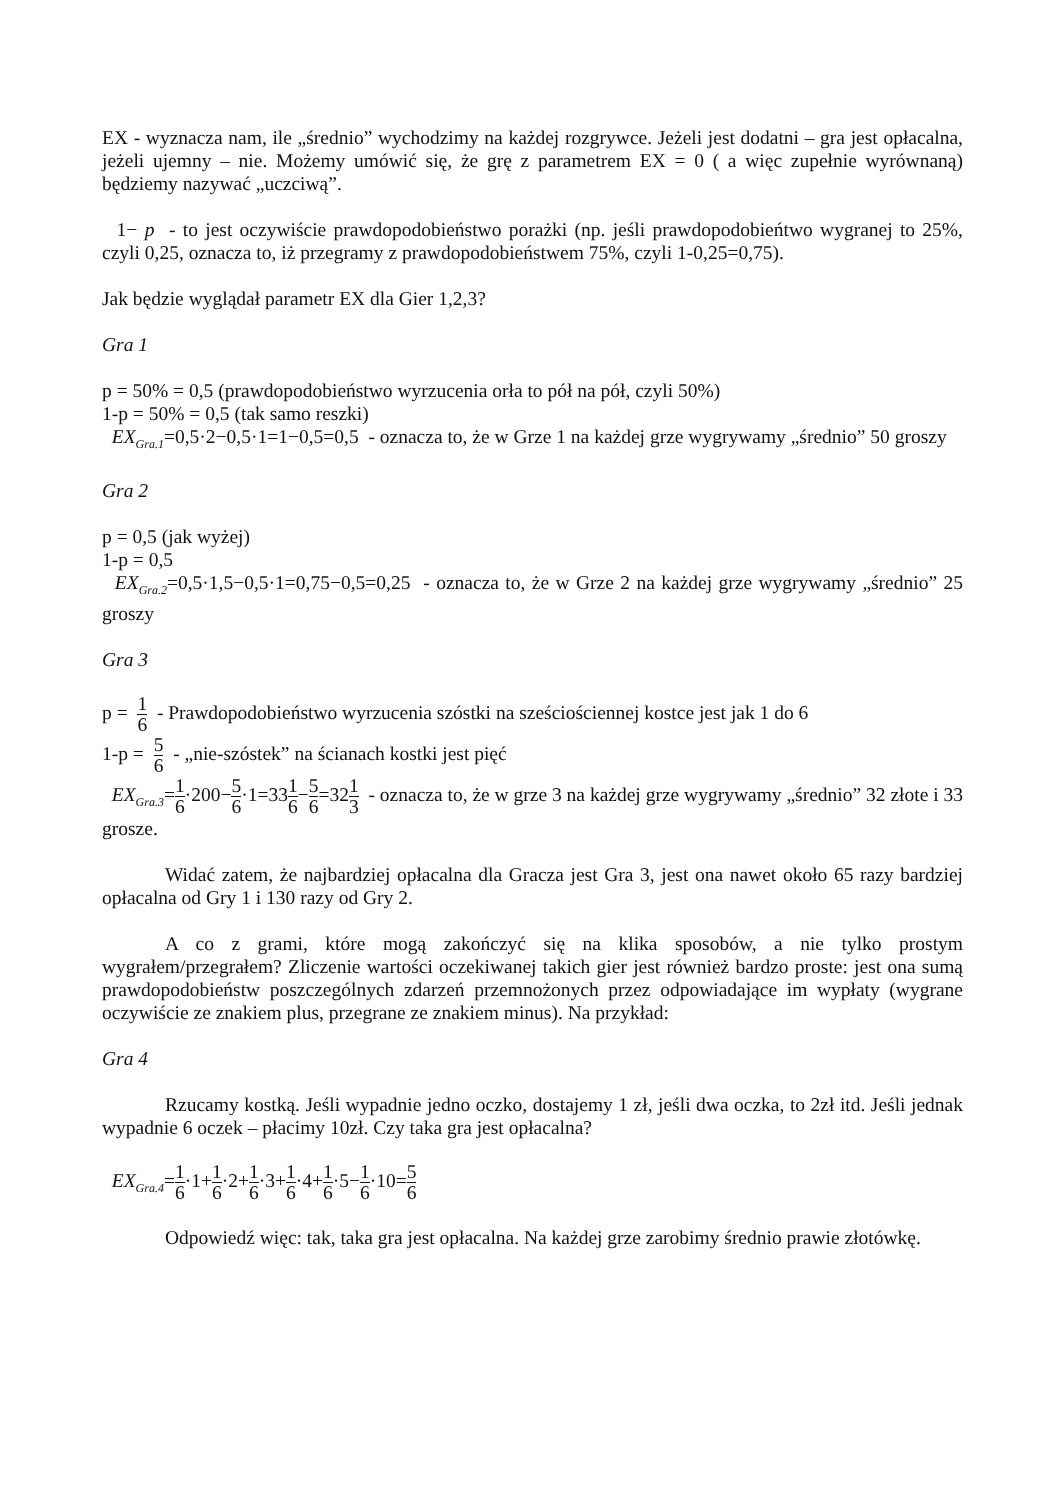EX - wyznacza nam, ile „średnio” wychodzimy na każdej rozgrywce. Jeżeli jest dodatni – gra jest opłacalna, jeżeli ujemny – nie. Możemy umówić się, że grę z parametrem EX = 0 ( a więc zupełnie wyrównaną) będziemy nazywać „uczciwą”.
1− p - to jest oczywiście prawdopodobieństwo porażki (np. jeśli prawdopodobieńtwo wygranej to 25%, czyli 0,25, oznacza to, iż przegramy z prawdopodobieństwem 75%, czyli 1-0,25=0,75).
Jak będzie wyglądał parametr EX dla Gier 1,2,3?
Gra 1
p = 50% = 0,5 (prawdopodobieństwo wyrzucenia orła to pół na pół, czyli 50%)
1-p = 50% = 0,5 (tak samo reszki)
EX<sub>Gra.1</sub>=0,5·2−0,5·1=1−0,5=0,5 - oznacza to, że w Grze 1 na każdej grze wygrywamy „średnio” 50 groszy
Gra 2
p = 0,5 (jak wyżej)
1-p = 0,5
EX<sub>Gra.2</sub>=0,5·1,5−0,5·1=0,75−0,5=0,25 - oznacza to, że w Grze 2 na każdej grze wygrywamy „średnio” 25 groszy
Gra 3
p = 1 6 - Prawdopodobieństwo wyrzucenia szóstki na sześciościennej kostce jest jak 1 do 6
1-p = 5 6 - „nie-szóstek” na ścianach kostki jest pięć
EX<sub>Gra.3</sub>=1 6·200−5 6·1=331 6−5 6=321 3 - oznacza to, że w grze 3 na każdej grze wygrywamy „średnio” 32 złote i 33 grosze.
Widać zatem, że najbardziej opłacalna dla Gracza jest Gra 3, jest ona nawet około 65 razy bardziej opłacalna od Gry 1 i 130 razy od Gry 2.
A co z grami, które mogą zakończyć się na klika sposobów, a nie tylko prostym wygrałem/przegrałem? Zliczenie wartości oczekiwanej takich gier jest również bardzo proste: jest ona sumą prawdopodobieństw poszczególnych zdarzeń przemnożonych przez odpowiadające im wypłaty (wygrane oczywiście ze znakiem plus, przegrane ze znakiem minus). Na przykład:
Gra 4
Rzucamy kostką. Jeśli wypadnie jedno oczko, dostajemy 1 zł, jeśli dwa oczka, to 2zł itd. Jeśli jednak wypadnie 6 oczek – płacimy 10zł. Czy taka gra jest opłacalna?
EX<sub>Gra.4</sub>=1 6·1+1 6·2+1 6·3+1 6·4+1 6·5−1 6·10=5 6
Odpowiedź więc: tak, taka gra jest opłacalna. Na każdej grze zarobimy średnio prawie złotówkę.